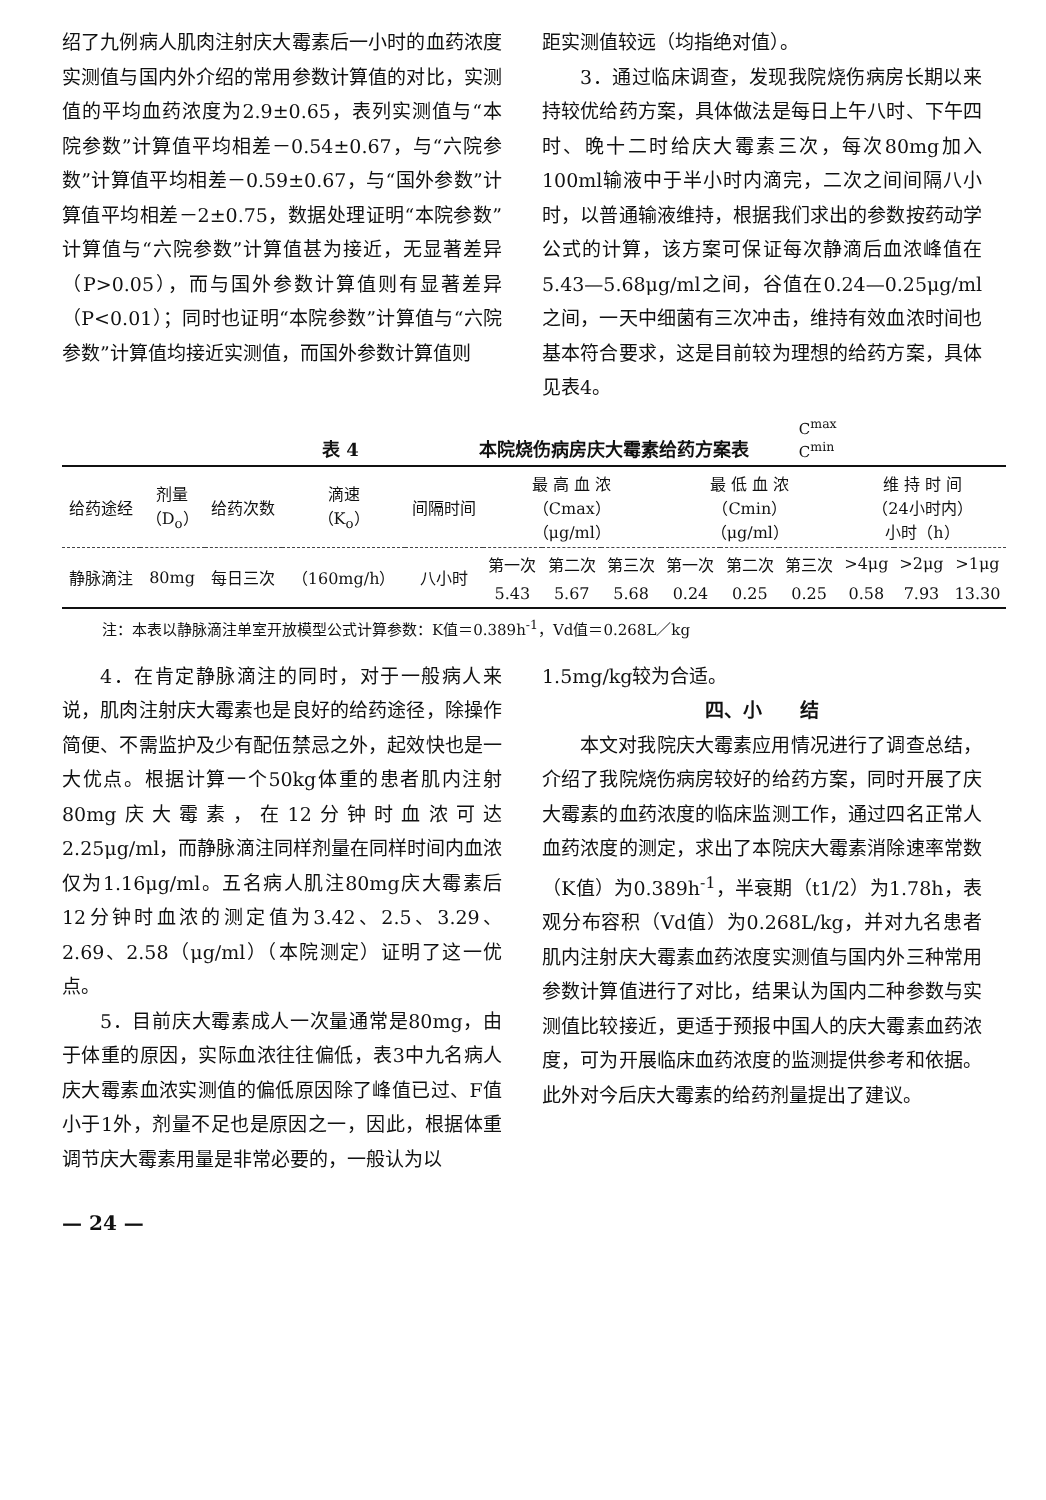绍了九例病人肌肉注射庆大霉素后一小时的血药浓度实测值与国内外介绍的常用参数计算值的对比，实测值的平均血药浓度为2.9±0.65，表列实测值与“本院参数”计算值平均相差－0.54±0.67，与“六院参数”计算值平均相差－0.59±0.67，与“国外参数”计算值平均相差－2±0.75，数据处理证明“本院参数”计算值与“六院参数”计算值甚为接近，无显著差异（P>0.05），而与国外参数计算值则有显著差异（P<0.01）；同时也证明“本院参数”计算值与“六院参数”计算值均接近实测值，而国外参数计算值则
距实测值较远（均指绝对值）。
3．通过临床调查，发现我院烧伤病房长期以来持较优给药方案，具体做法是每日上午八时、下午四时、晚十二时给庆大霉素三次，每次80mg加入100ml输液中于半小时内滴完，二次之间间隔八小时，以普通输液维持，根据我们求出的参数按药动学公式的计算，该方案可保证每次静滴后血浓峰值在5.43—5.68μg/ml之间，谷值在0.24—0.25μg/ml之间，一天中细菌有三次冲击，维持有效血浓时间也基本符合要求，这是目前较为理想的给药方案，具体见表4。
表 4 本院烧伤病房庆大霉素给药方案表 C<sup>max</sup>
C<sup>min</sup>
| 给药途经 | 剂量 （D<sub>o</sub>） | 给药次数 | 滴速 （K<sub>o</sub>） | 间隔时间 | 最 高 血 浓 （Cmax） （μg/ml） | | | 最 低 血 浓 （Cmin） （μg/ml） | | | 维 持 时 间 （24小时内） 小时（h） | | |
| --- | --- | --- | --- | --- | --- | --- | --- | --- | --- | --- | --- | --- | --- |
| 静脉滴注 | 80mg | 每日三次 | （160mg/h） | 八小时 | 第一次 | 第二次 | 第三次 | 第一次 | 第二次 | 第三次 | >4μg | >2μg | >1μg |
| | | | | | 5.43 | 5.67 | 5.68 | 0.24 | 0.25 | 0.25 | 0.58 | 7.93 | 13.30 |
注：本表以静脉滴注单室开放模型公式计算参数：K值＝0.389h<sup>-1</sup>，Vd值＝0.268L／kg
4．在肯定静脉滴注的同时，对于一般病人来说，肌肉注射庆大霉素也是良好的给药途径，除操作简便、不需监护及少有配伍禁忌之外，起效快也是一大优点。根据计算一个50kg体重的患者肌内注射80mg庆大霉素，在12分钟时血浓可达2.25μg/ml，而静脉滴注同样剂量在同样时间内血浓仅为1.16μg/ml。五名病人肌注80mg庆大霉素后12分钟时血浓的测定值为3.42、2.5、3.29、2.69、2.58（μg/ml）（本院测定）证明了这一优点。
5．目前庆大霉素成人一次量通常是80mg，由于体重的原因，实际血浓往往偏低，表3中九名病人庆大霉素血浓实测值的偏低原因除了峰值已过、F值小于1外，剂量不足也是原因之一，因此，根据体重调节庆大霉素用量是非常必要的，一般认为以
— 24 —
1.5mg/kg较为合适。
四、小　　结
本文对我院庆大霉素应用情况进行了调查总结，介绍了我院烧伤病房较好的给药方案，同时开展了庆大霉素的血药浓度的临床监测工作，通过四名正常人血药浓度的测定，求出了本院庆大霉素消除速率常数（K值）为0.389h<sup>-1</sup>，半衰期（t1/2）为1.78h，表观分布容积（Vd值）为0.268L/kg，并对九名患者肌内注射庆大霉素血药浓度实测值与国内外三种常用参数计算值进行了对比，结果认为国内二种参数与实测值比较接近，更适于预报中国人的庆大霉素血药浓度，可为开展临床血药浓度的监测提供参考和依据。此外对今后庆大霉素的给药剂量提出了建议。